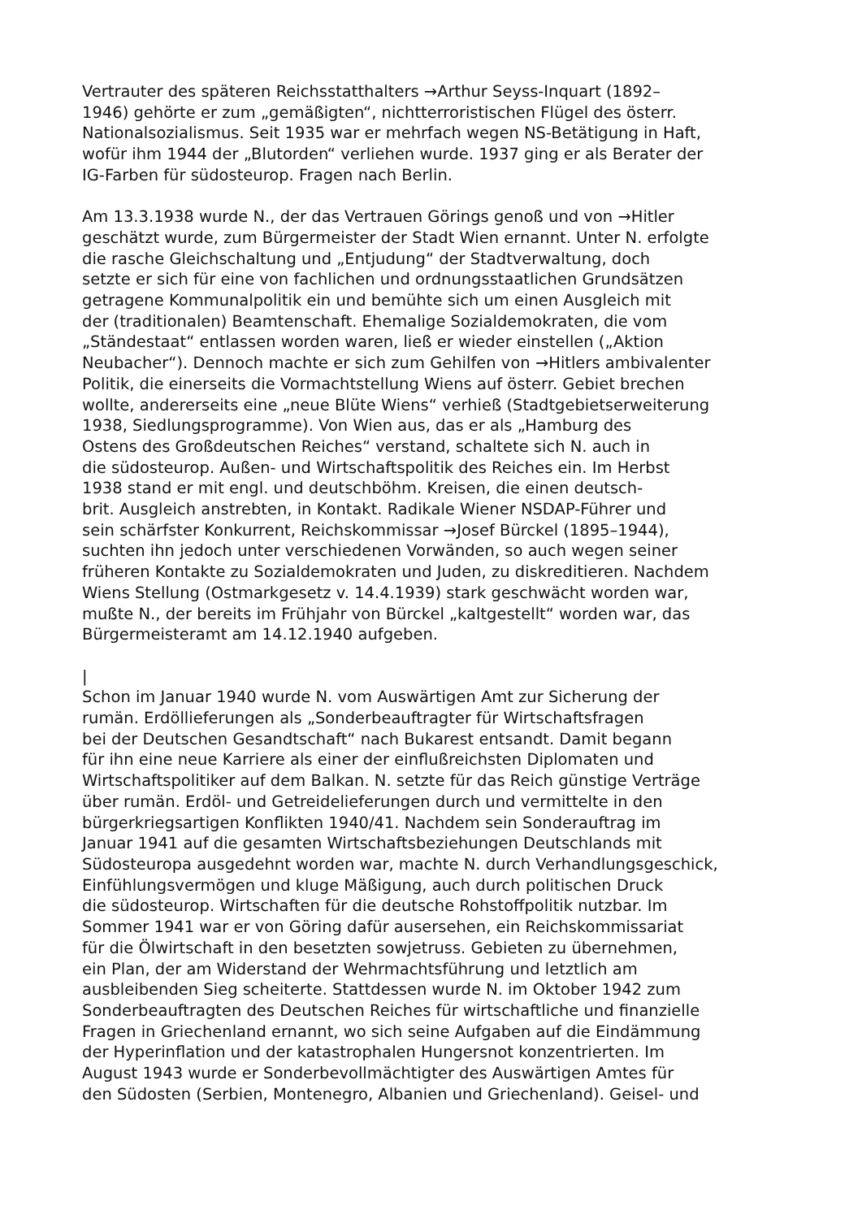Vertrauter des späteren Reichsstatthalters →Arthur Seyss-Inquart (1892– 1946) gehörte er zum „gemäßigten“, nichtterroristischen Flügel des österr. Nationalsozialismus. Seit 1935 war er mehrfach wegen NS-Betätigung in Haft, wofür ihm 1944 der „Blutorden“ verliehen wurde. 1937 ging er als Berater der IG-Farben für südosteurop. Fragen nach Berlin.
Am 13.3.1938 wurde N., der das Vertrauen Görings genoß und von →Hitler geschätzt wurde, zum Bürgermeister der Stadt Wien ernannt. Unter N. erfolgte die rasche Gleichschaltung und „Entjudung“ der Stadtverwaltung, doch setzte er sich für eine von fachlichen und ordnungsstaatlichen Grundsätzen getragene Kommunalpolitik ein und bemühte sich um einen Ausgleich mit der (traditionalen) Beamtenschaft. Ehemalige Sozialdemokraten, die vom „Ständestaat“ entlassen worden waren, ließ er wieder einstellen („Aktion Neubacher“). Dennoch machte er sich zum Gehilfen von →Hitlers ambivalenter Politik, die einerseits die Vormachtstellung Wiens auf österr. Gebiet brechen wollte, andererseits eine „neue Blüte Wiens“ verhieß (Stadtgebietserweiterung 1938, Siedlungsprogramme). Von Wien aus, das er als „Hamburg des Ostens des Großdeutschen Reiches“ verstand, schaltete sich N. auch in die südosteurop. Außen- und Wirtschaftspolitik des Reiches ein. Im Herbst 1938 stand er mit engl. und deutschböhm. Kreisen, die einen deutsch- brit. Ausgleich anstrebten, in Kontakt. Radikale Wiener NSDAP-Führer und sein schärfster Konkurrent, Reichskommissar →Josef Bürckel (1895–1944), suchten ihn jedoch unter verschiedenen Vorwänden, so auch wegen seiner früheren Kontakte zu Sozialdemokraten und Juden, zu diskreditieren. Nachdem Wiens Stellung (Ostmarkgesetz v. 14.4.1939) stark geschwächt worden war, mußte N., der bereits im Frühjahr von Bürckel „kaltgestellt“ worden war, das Bürgermeisteramt am 14.12.1940 aufgeben.
| Schon im Januar 1940 wurde N. vom Auswärtigen Amt zur Sicherung der rumän. Erdöllieferungen als „Sonderbeauftragter für Wirtschaftsfragen bei der Deutschen Gesandtschaft“ nach Bukarest entsandt. Damit begann für ihn eine neue Karriere als einer der einflußreichsten Diplomaten und Wirtschaftspolitiker auf dem Balkan. N. setzte für das Reich günstige Verträge über rumän. Erdöl- und Getreidelieferungen durch und vermittelte in den bürgerkriegsartigen Konflikten 1940/41. Nachdem sein Sonderauftrag im Januar 1941 auf die gesamten Wirtschaftsbeziehungen Deutschlands mit Südosteuropa ausgedehnt worden war, machte N. durch Verhandlungsgeschick, Einfühlungsvermögen und kluge Mäßigung, auch durch politischen Druck die südosteurop. Wirtschaften für die deutsche Rohstoffpolitik nutzbar. Im Sommer 1941 war er von Göring dafür ausersehen, ein Reichskommissariat für die Ölwirtschaft in den besetzten sowjetruss. Gebieten zu übernehmen, ein Plan, der am Widerstand der Wehrmachtsführung und letztlich am ausbleibenden Sieg scheiterte. Stattdessen wurde N. im Oktober 1942 zum Sonderbeauftragten des Deutschen Reiches für wirtschaftliche und finanzielle Fragen in Griechenland ernannt, wo sich seine Aufgaben auf die Eindämmung der Hyperinflation und der katastrophalen Hungersnot konzentrierten. Im August 1943 wurde er Sonderbevollmächtigter des Auswärtigen Amtes für den Südosten (Serbien, Montenegro, Albanien und Griechenland). Geisel- und